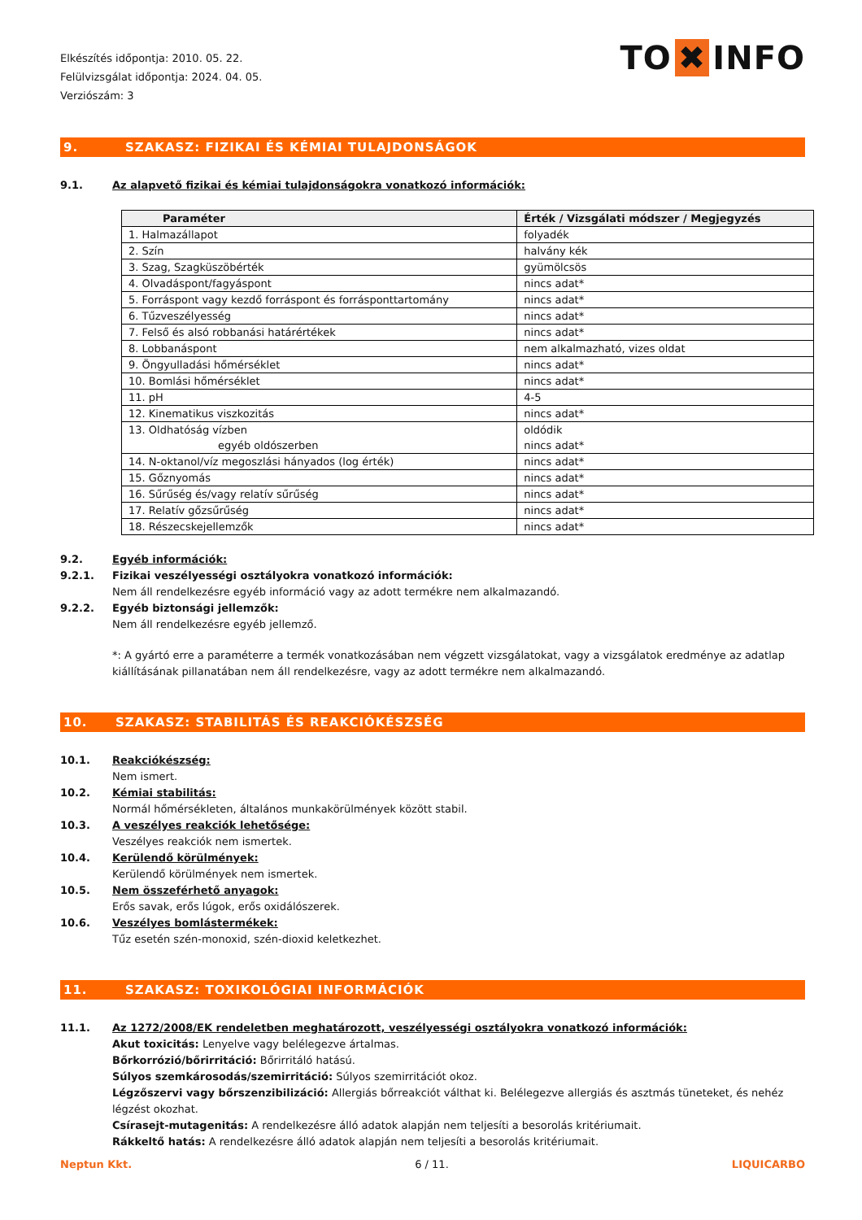Elkészítés időpontja: 2010. 05. 22.
Felülvizsgálat időpontja: 2024. 04. 05.
Verziószám: 3
TO ✖ INFO
9. SZAKASZ: FIZIKAI ÉS KÉMIAI TULAJDONSÁGOK
9.1. Az alapvető fizikai és kémiai tulajdonságokra vonatkozó információk:
| Paraméter | Érték / Vizsgálati módszer / Megjegyzés |
| --- | --- |
| 1. Halmazállapot | folyadék |
| 2. Szín | halvány kék |
| 3. Szag, Szagküszöbérték | gyümölcsös |
| 4. Olvadáspont/fagyáspont | nincs adat* |
| 5. Forráspont vagy kezdő forráspont és forrásponttartomány | nincs adat* |
| 6. Tűzveszélyesség | nincs adat* |
| 7. Felső és alsó robbanási határértékek | nincs adat* |
| 8. Lobbanáspont | nem alkalmazható, vizes oldat |
| 9. Öngyulladási hőmérséklet | nincs adat* |
| 10. Bomlási hőmérséklet | nincs adat* |
| 11. pH | 4-5 |
| 12. Kinematikus viszkozitás | nincs adat* |
| 13. Oldhatóság vízben egyéb oldószerben | oldódik nincs adat* |
| 14. N-oktanol/víz megoszlási hányados (log érték) | nincs adat* |
| 15. Gőznyomás | nincs adat* |
| 16. Sűrűség és/vagy relatív sűrűség | nincs adat* |
| 17. Relatív gőzsűrűség | nincs adat* |
| 18. Részecskejellemzők | nincs adat* |
9.2. Egyéb információk:
9.2.1. Fizikai veszélyességi osztályokra vonatkozó információk:
Nem áll rendelkezésre egyéb információ vagy az adott termékre nem alkalmazandó.
9.2.2. Egyéb biztonsági jellemzők:
Nem áll rendelkezésre egyéb jellemző.
*: A gyártó erre a paraméterre a termék vonatkozásában nem végzett vizsgálatokat, vagy a vizsgálatok eredménye az adatlap kiállításának pillanatában nem áll rendelkezésre, vagy az adott termékre nem alkalmazandó.
10. SZAKASZ: STABILITÁS ÉS REAKCIÓKÉSZSÉG
10.1. Reakciókészség:
Nem ismert.
10.2. Kémiai stabilitás:
Normál hőmérsékleten, általános munkakörülmények között stabil.
10.3. A veszélyes reakciók lehetősége:
Veszélyes reakciók nem ismertek.
10.4. Kerülendő körülmények:
Kerülendő körülmények nem ismertek.
10.5. Nem összeférhető anyagok:
Erős savak, erős lúgok, erős oxidálószerek.
10.6. Veszélyes bomlástermékek:
Tűz esetén szén-monoxid, szén-dioxid keletkezhet.
11. SZAKASZ: TOXIKOLÓGIAI INFORMÁCIÓK
11.1. Az 1272/2008/EK rendeletben meghatározott, veszélyességi osztályokra vonatkozó információk:
Akut toxicitás: Lenyelve vagy belélegezve ártalmas.
Bőrkorrózió/bőrirritáció: Bőrirritáló hatású.
Súlyos szemkárosodás/szemirritáció: Súlyos szemirritációt okoz.
Légzőszervi vagy bőrszenzibilizáció: Allergiás bőrreakciót válthat ki. Belélegezve allergiás és asztmás tüneteket, és nehéz légzést okozhat.
Csírasejt-mutagenitás: A rendelkezésre álló adatok alapján nem teljesíti a besorolás kritériumait.
Rákkeltő hatás: A rendelkezésre álló adatok alapján nem teljesíti a besorolás kritériumait.
Neptun Kkt. 6 / 11. LIQUICARBO